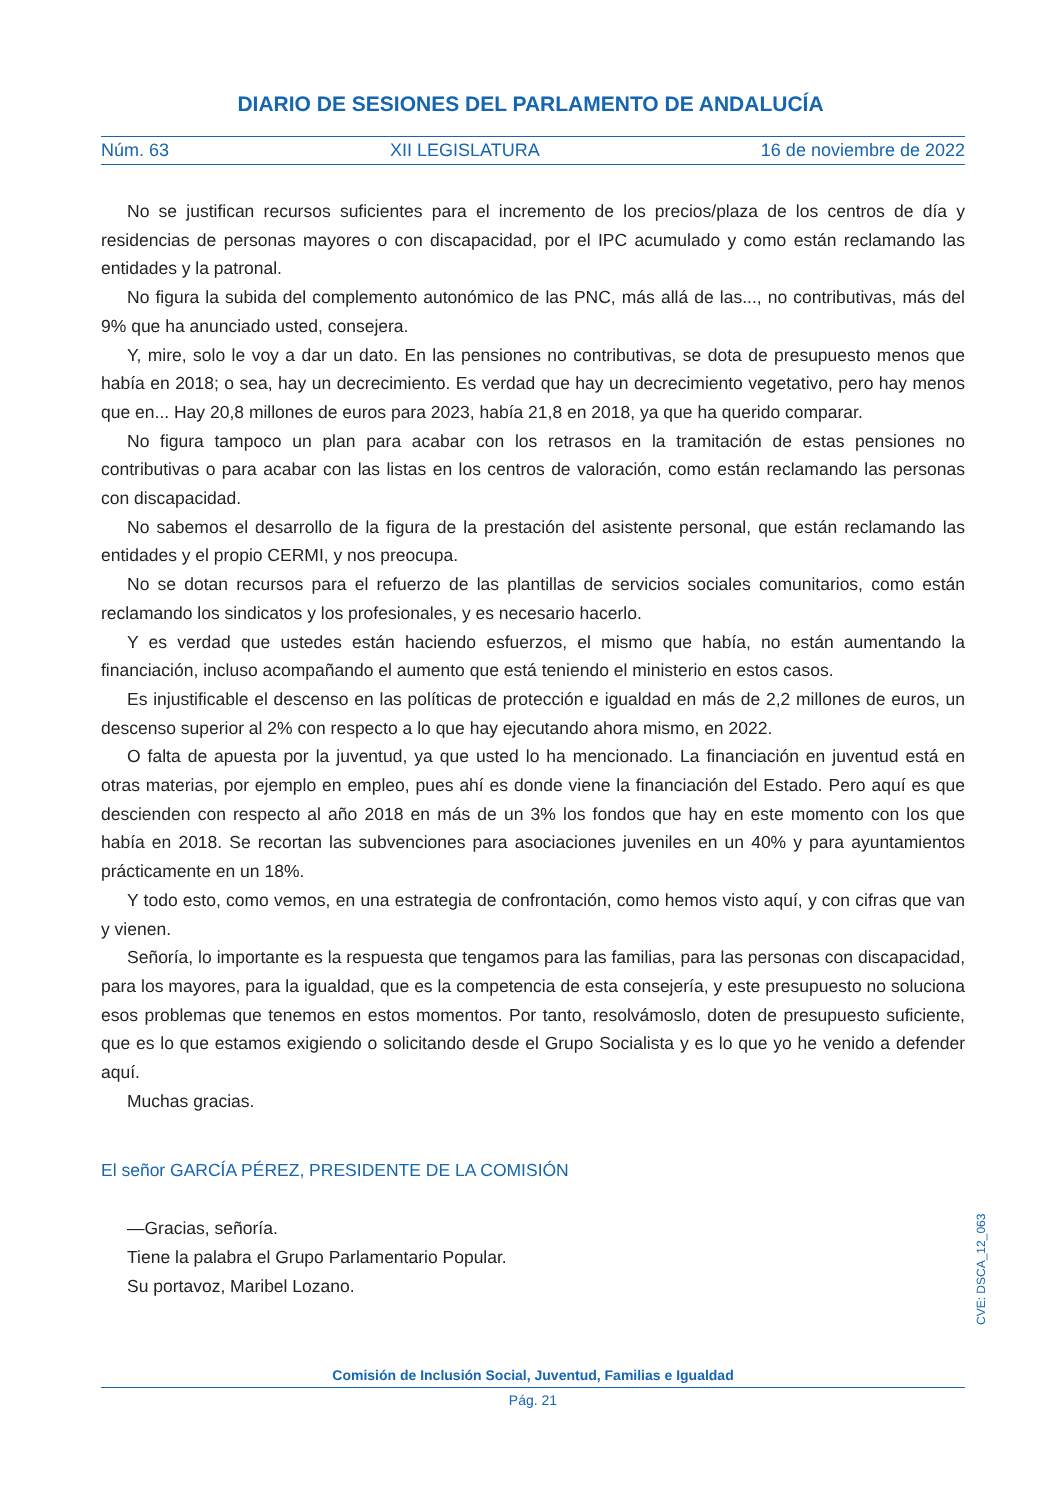DIARIO DE SESIONES DEL PARLAMENTO DE ANDALUCÍA
Núm. 63 XII LEGISLATURA 16 de noviembre de 2022
No se justifican recursos suficientes para el incremento de los precios/plaza de los centros de día y residencias de personas mayores o con discapacidad, por el IPC acumulado y como están reclamando las entidades y la patronal.
No figura la subida del complemento autonómico de las PNC, más allá de las..., no contributivas, más del 9% que ha anunciado usted, consejera.
Y, mire, solo le voy a dar un dato. En las pensiones no contributivas, se dota de presupuesto menos que había en 2018; o sea, hay un decrecimiento. Es verdad que hay un decrecimiento vegetativo, pero hay menos que en... Hay 20,8 millones de euros para 2023, había 21,8 en 2018, ya que ha querido comparar.
No figura tampoco un plan para acabar con los retrasos en la tramitación de estas pensiones no contributivas o para acabar con las listas en los centros de valoración, como están reclamando las personas con discapacidad.
No sabemos el desarrollo de la figura de la prestación del asistente personal, que están reclamando las entidades y el propio CERMI, y nos preocupa.
No se dotan recursos para el refuerzo de las plantillas de servicios sociales comunitarios, como están reclamando los sindicatos y los profesionales, y es necesario hacerlo.
Y es verdad que ustedes están haciendo esfuerzos, el mismo que había, no están aumentando la financiación, incluso acompañando el aumento que está teniendo el ministerio en estos casos.
Es injustificable el descenso en las políticas de protección e igualdad en más de 2,2 millones de euros, un descenso superior al 2% con respecto a lo que hay ejecutando ahora mismo, en 2022.
O falta de apuesta por la juventud, ya que usted lo ha mencionado. La financiación en juventud está en otras materias, por ejemplo en empleo, pues ahí es donde viene la financiación del Estado. Pero aquí es que descienden con respecto al año 2018 en más de un 3% los fondos que hay en este momento con los que había en 2018. Se recortan las subvenciones para asociaciones juveniles en un 40% y para ayuntamientos prácticamente en un 18%.
Y todo esto, como vemos, en una estrategia de confrontación, como hemos visto aquí, y con cifras que van y vienen.
Señoría, lo importante es la respuesta que tengamos para las familias, para las personas con discapacidad, para los mayores, para la igualdad, que es la competencia de esta consejería, y este presupuesto no soluciona esos problemas que tenemos en estos momentos. Por tanto, resolvámoslo, doten de presupuesto suficiente, que es lo que estamos exigiendo o solicitando desde el Grupo Socialista y es lo que yo he venido a defender aquí.
Muchas gracias.
El señor GARCÍA PÉREZ, PRESIDENTE DE LA COMISIÓN
—Gracias, señoría.
Tiene la palabra el Grupo Parlamentario Popular.
Su portavoz, Maribel Lozano.
CVE: DSCA_12_063
Comisión de Inclusión Social, Juventud, Familias e Igualdad
Pág. 21